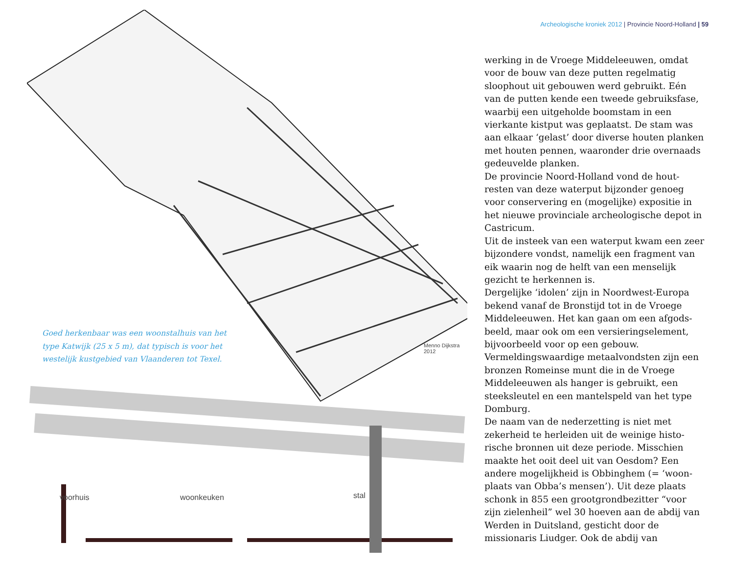Archeologische kroniek 2012 | Provincie Noord-Holland | 59
voorhuis woonkeuken stal
Menno Dijkstra
2012
Goed herkenbaar was een woonstalhuis van het type Katwijk (25 x 5 m), dat typisch is voor het westelijk kustgebied van Vlaanderen tot Texel.
werking in de Vroege Middeleeuwen, omdat voor de bouw van deze putten regelmatig sloophout uit gebouwen werd gebruikt. Eén van de putten kende een tweede gebruiksfase, waarbij een uitgeholde boomstam in een vierkante kistput was geplaatst. De stam was aan elkaar ‘gelast’ door diverse houten planken met houten pennen, waaronder drie over­naads gedeuvelde planken.
De provincie Noord-Holland vond de hout­resten van deze waterput bijzonder genoeg voor conservering en (mogelijke) expositie in het nieuwe provinciale archeologische depot in Castricum.
Uit de insteek van een waterput kwam een zeer bijzondere vondst, namelijk een frag­ment van eik waarin nog de helft van een menselijk gezicht te herkennen is.
Dergelijke ‘idolen’ zijn in Noordwest-Europa bekend vanaf de Bronstijd tot in de Vroege Middeleeuwen. Het kan gaan om een afgods­beeld, maar ook om een versieringselement, bijvoorbeeld voor op een gebouw.
Vermeldingswaardige metaalvondsten zijn een bronzen Romeinse munt die in de Vroege Middeleeuwen als hanger is gebruikt, een steeksleutel en een mantelspeld van het type Domburg.
De naam van de nederzetting is niet met zekerheid te herleiden uit de weinige histo­rische bronnen uit deze periode. Misschien maakte het ooit deel uit van Oesdom? Een andere mogelijkheid is Obbinghem (= ‘woon­plaats van Obba’s mensen’). Uit deze plaats schonk in 855 een grootgrondbezitter “voor zijn zielenheil” wel 30 hoeven aan de abdij van Werden in Duitsland, gesticht door de missionaris Liudger. Ook de abdij van